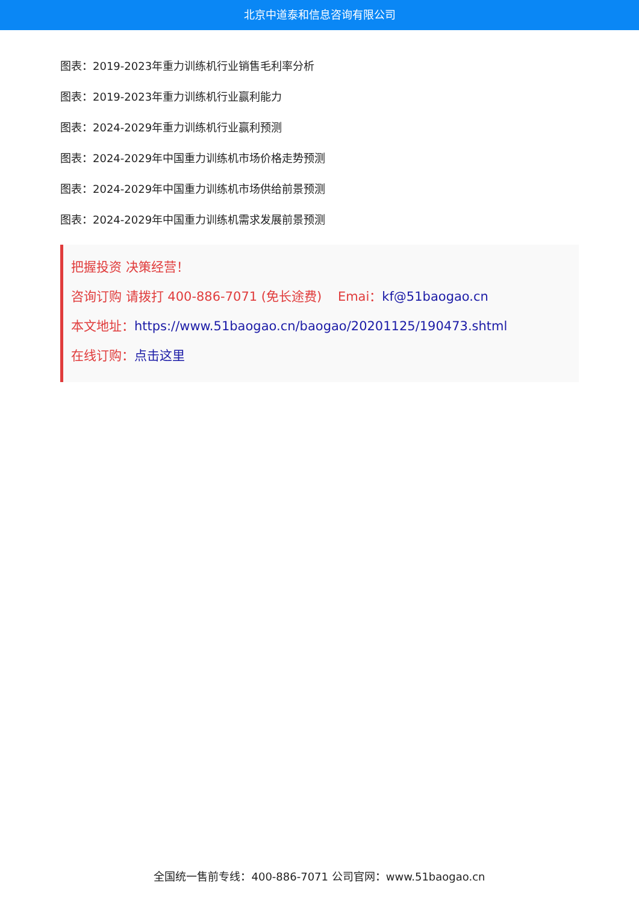北京中道泰和信息咨询有限公司
图表：2019-2023年重力训练机行业销售毛利率分析
图表：2019-2023年重力训练机行业赢利能力
图表：2024-2029年重力训练机行业赢利预测
图表：2024-2029年中国重力训练机市场价格走势预测
图表：2024-2029年中国重力训练机市场供给前景预测
图表：2024-2029年中国重力训练机需求发展前景预测
把握投资 决策经营！
咨询订购 请拨打 400-886-7071 (免长途费) Emai：kf@51baogao.cn
本文地址：https://www.51baogao.cn/baogao/20201125/190473.shtml
在线订购：点击这里
全国统一售前专线：400-886-7071 公司官网：www.51baogao.cn